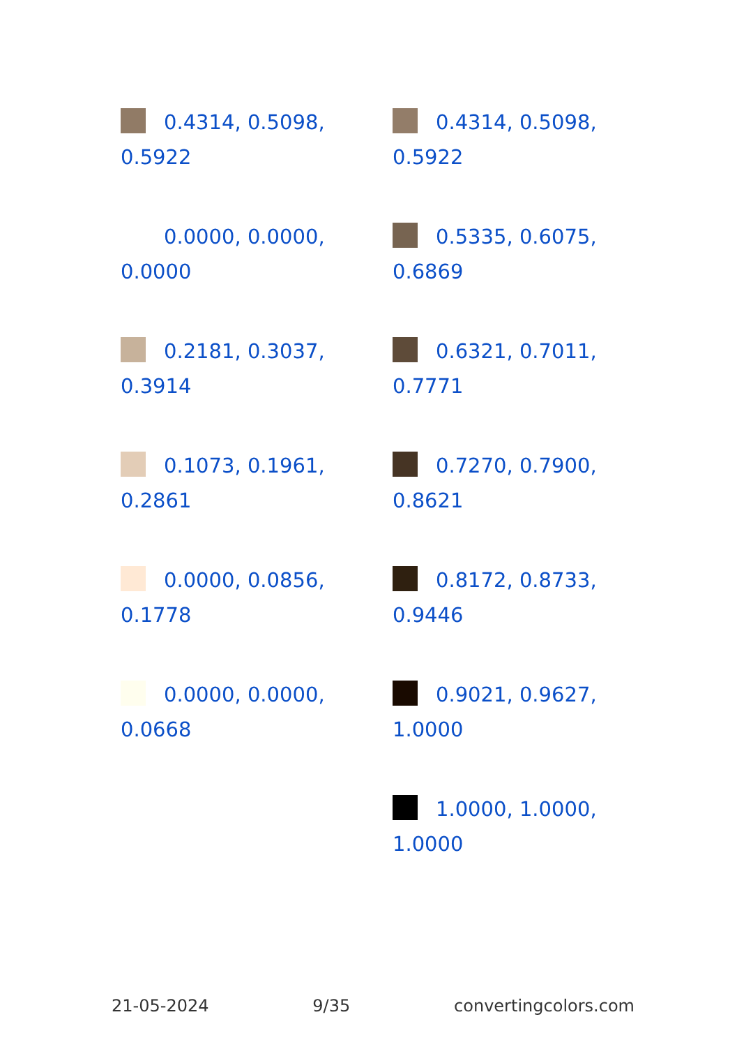0.4314, 0.5098, 0.5922
0.4314, 0.5098, 0.5922
0.0000, 0.0000, 0.0000
0.5335, 0.6075, 0.6869
0.2181, 0.3037, 0.3914
0.6321, 0.7011, 0.7771
0.1073, 0.1961, 0.2861
0.7270, 0.7900, 0.8621
0.0000, 0.0856, 0.1778
0.8172, 0.8733, 0.9446
0.0000, 0.0000, 0.0668
0.9021, 0.9627, 1.0000
1.0000, 1.0000, 1.0000
21-05-2024 9/35 convertingcolors.com